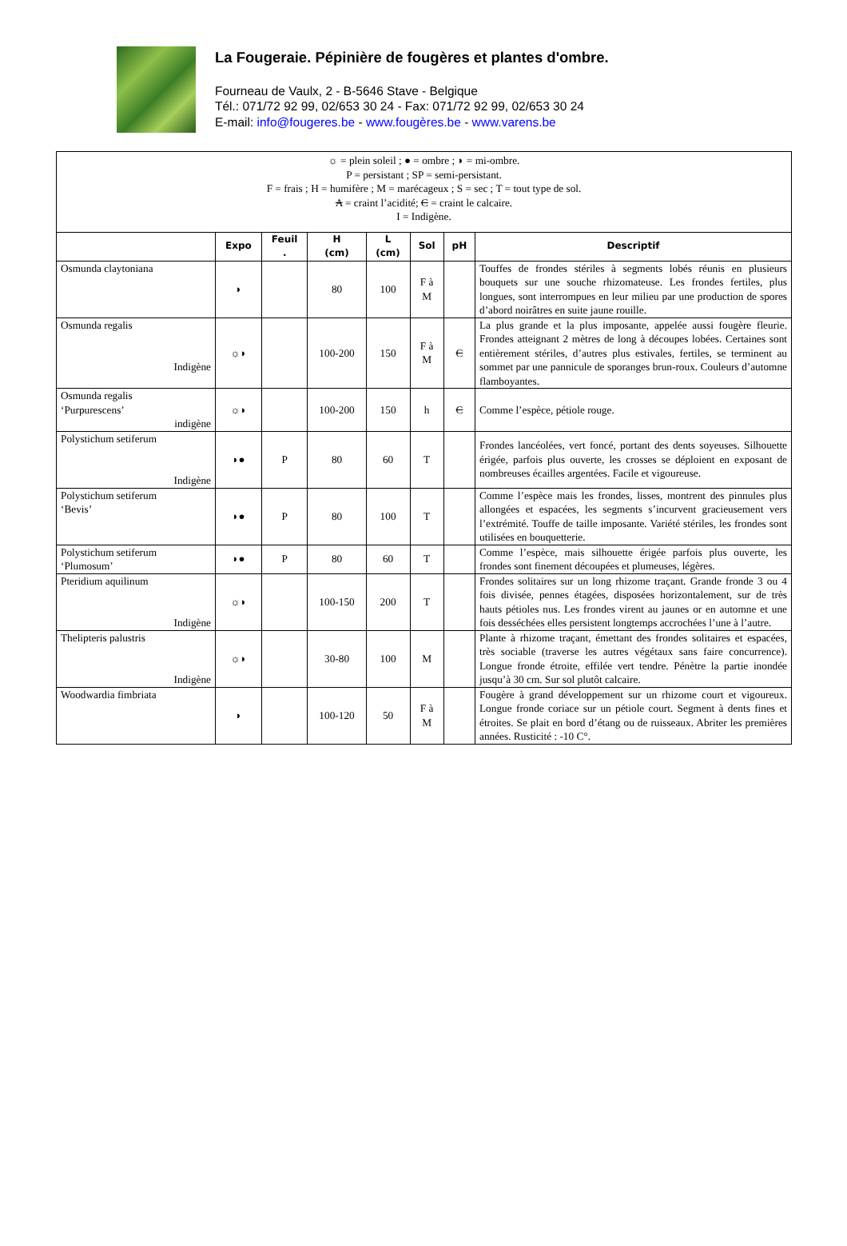La Fougeraie. Pépinière de fougères et plantes d'ombre.
Fourneau de Vaulx, 2 - B-5646 Stave - Belgique
Tél.: 071/72 92 99, 02/653 30 24 - Fax: 071/72 92 99, 02/653 30 24
E-mail: info@fougeres.be - www.fougères.be - www.varens.be
| ☼ = plein soleil ; ● = ombre ; ◗ = mi-ombre. P = persistant ; SP = semi-persistant. F = frais ; H = humifère ; M = marécageux ; S = sec ; T = tout type de sol. A = craint l’acidité; C = craint le calcaire. I = Indigène. | | | | | | | |
| | Expo | Feuil . | H (cm) | L (cm) | Sol | pH | Descriptif |
| Osmunda claytoniana | ◗ | | 80 | 100 | F à M | | Touffes de frondes stériles à segments lobés réunis en plusieurs bouquets sur une souche rhizomateuse. Les frondes fertiles, plus longues, sont interrompues en leur milieu par une production de spores d’abord noirâtres en suite jaune rouille. |
| Osmunda regalis Indigène | ☼◗ | | 100-200 | 150 | F à M | C | La plus grande et la plus imposante, appelée aussi fougère fleurie. Frondes atteignant 2 mètres de long à découpes lobées. Certaines sont entièrement stériles, d’autres plus estivales, fertiles, se terminent au sommet par une pannicule de sporanges brun-roux. Couleurs d’automne flamboyantes. |
| Osmunda regalis ‘Purpurescens’ indigène | ☼◗ | | 100-200 | 150 | h | C | Comme l’espèce, pétiole rouge. |
| Polystichum setiferum Indigène | ◗● | P | 80 | 60 | T | | Frondes lancéolées, vert foncé, portant des dents soyeuses. Silhouette érigée, parfois plus ouverte, les crosses se déploient en exposant de nombreuses écailles argentées. Facile et vigoureuse. |
| Polystichum setiferum ‘Bevis’ | ◗● | P | 80 | 100 | T | | Comme l’espèce mais les frondes, lisses, montrent des pinnules plus allongées et espacées, les segments s’incurvent gracieusement vers l’extrémité. Touffe de taille imposante. Variété stériles, les frondes sont utilisées en bouquetterie. |
| Polystichum setiferum ‘Plumosum’ | ◗● | P | 80 | 60 | T | | Comme l’espèce, mais silhouette érigée parfois plus ouverte, les frondes sont finement découpées et plumeuses, légères. |
| Pteridium aquilinum Indigène | ☼◗ | | 100-150 | 200 | T | | Frondes solitaires sur un long rhizome traçant. Grande fronde 3 ou 4 fois divisée, pennes étagées, disposées horizontalement, sur de très hauts pétioles nus. Les frondes virent au jaunes or en automne et une fois desséchées elles persistent longtemps accrochées l’une à l’autre. |
| Thelipteris palustris Indigène | ☼◗ | | 30-80 | 100 | M | | Plante à rhizome traçant, émettant des frondes solitaires et espacées, très sociable (traverse les autres végétaux sans faire concurrence). Longue fronde étroite, effilée vert tendre. Pénètre la partie inondée jusqu’à 30 cm. Sur sol plutôt calcaire. |
| Woodwardia fimbriata | ◗ | | 100-120 | 50 | F à M | | Fougère à grand développement sur un rhizome court et vigoureux. Longue fronde coriace sur un pétiole court. Segment à dents fines et étroites. Se plait en bord d’étang ou de ruisseaux. Abriter les premières années. Rusticité : -10 C°. |